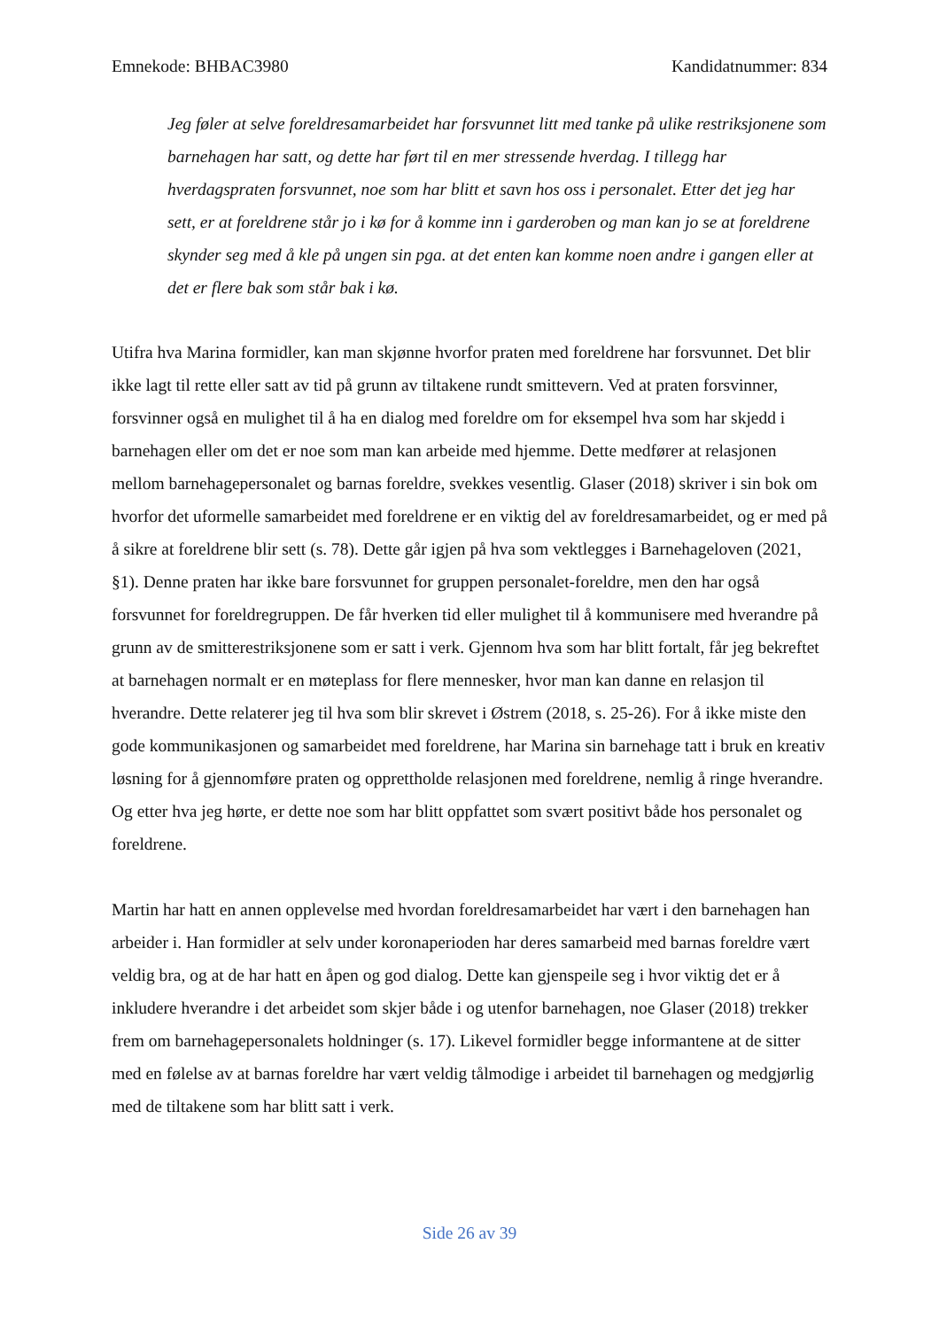Emnekode: BHBAC3980 Kandidatnummer: 834
Jeg føler at selve foreldresamarbeidet har forsvunnet litt med tanke på ulike restriksjonene som barnehagen har satt, og dette har ført til en mer stressende hverdag. I tillegg har hverdagspraten forsvunnet, noe som har blitt et savn hos oss i personalet. Etter det jeg har sett, er at foreldrene står jo i kø for å komme inn i garderoben og man kan jo se at foreldrene skynder seg med å kle på ungen sin pga. at det enten kan komme noen andre i gangen eller at det er flere bak som står bak i kø.
Utifra hva Marina formidler, kan man skjønne hvorfor praten med foreldrene har forsvunnet. Det blir ikke lagt til rette eller satt av tid på grunn av tiltakene rundt smittevern. Ved at praten forsvinner, forsvinner også en mulighet til å ha en dialog med foreldre om for eksempel hva som har skjedd i barnehagen eller om det er noe som man kan arbeide med hjemme. Dette medfører at relasjonen mellom barnehagepersonalet og barnas foreldre, svekkes vesentlig. Glaser (2018) skriver i sin bok om hvorfor det uformelle samarbeidet med foreldrene er en viktig del av foreldresamarbeidet, og er med på å sikre at foreldrene blir sett (s. 78). Dette går igjen på hva som vektlegges i Barnehageloven (2021, §1). Denne praten har ikke bare forsvunnet for gruppen personalet-foreldre, men den har også forsvunnet for foreldregruppen. De får hverken tid eller mulighet til å kommunisere med hverandre på grunn av de smitterestriksjonene som er satt i verk. Gjennom hva som har blitt fortalt, får jeg bekreftet at barnehagen normalt er en møteplass for flere mennesker, hvor man kan danne en relasjon til hverandre. Dette relaterer jeg til hva som blir skrevet i Østrem (2018, s. 25-26). For å ikke miste den gode kommunikasjonen og samarbeidet med foreldrene, har Marina sin barnehage tatt i bruk en kreativ løsning for å gjennomføre praten og opprettholde relasjonen med foreldrene, nemlig å ringe hverandre. Og etter hva jeg hørte, er dette noe som har blitt oppfattet som svært positivt både hos personalet og foreldrene.
Martin har hatt en annen opplevelse med hvordan foreldresamarbeidet har vært i den barnehagen han arbeider i. Han formidler at selv under koronaperioden har deres samarbeid med barnas foreldre vært veldig bra, og at de har hatt en åpen og god dialog. Dette kan gjenspeile seg i hvor viktig det er å inkludere hverandre i det arbeidet som skjer både i og utenfor barnehagen, noe Glaser (2018) trekker frem om barnehagepersonalets holdninger (s. 17). Likevel formidler begge informantene at de sitter med en følelse av at barnas foreldre har vært veldig tålmodige i arbeidet til barnehagen og medgjørlig med de tiltakene som har blitt satt i verk.
Side 26 av 39